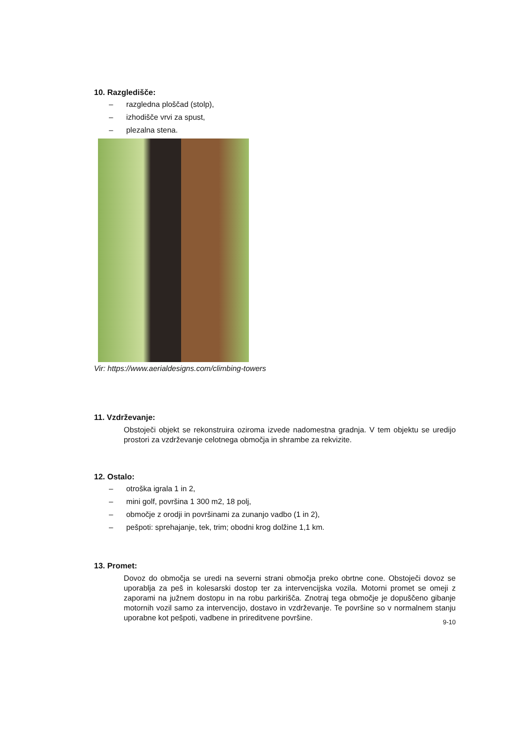10. Razgledišče:
– razgledna ploščad (stolp),
– izhodišče vrvi za spust,
– plezalna stena.
Vir: https://www.aerialdesigns.com/climbing-towers
11. Vzdrževanje:
Obstoječi objekt se rekonstruira oziroma izvede nadomestna gradnja. V tem objektu se uredijo prostori za vzdrževanje celotnega območja in shrambe za rekvizite.
12. Ostalo:
– otroška igrala 1 in 2,
– mini golf, površina 1 300 m2, 18 polj,
– območje z orodji in površinami za zunanjo vadbo (1 in 2),
– pešpoti: sprehajanje, tek, trim; obodni krog dolžine 1,1 km.
13. Promet:
Dovoz do območja se uredi na severni strani območja preko obrtne cone. Obstoječi dovoz se uporablja za peš in kolesarski dostop ter za intervencijska vozila. Motorni promet se omeji z zaporami na južnem dostopu in na robu parkirišča. Znotraj tega območje je dopuščeno gibanje motornih vozil samo za intervencijo, dostavo in vzdrževanje. Te površine so v normalnem stanju uporabne kot pešpoti, vadbene in prireditvene površine.
9-10